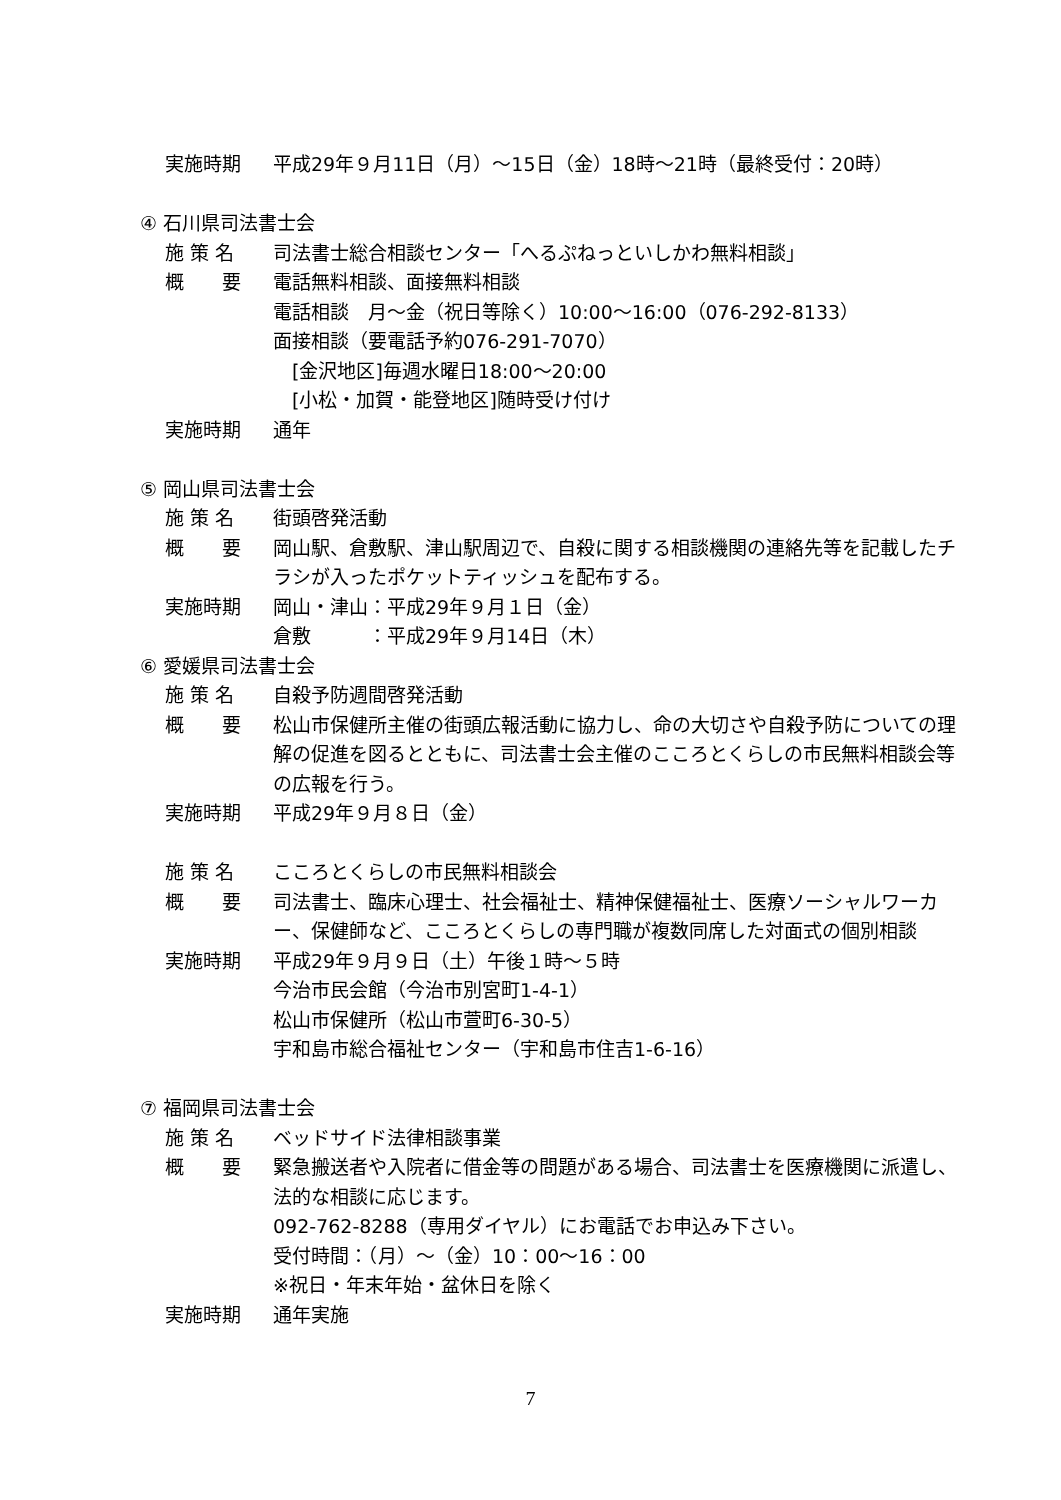実施時期 平成29年９月11日（月）～15日（金）18時～21時（最終受付：20時）
④ 石川県司法書士会
施 策 名 司法書士総合相談センター「へるぷねっといしかわ無料相談」
概　　要 電話無料相談、面接無料相談
電話相談　月～金（祝日等除く）10:00～16:00（076-292-8133）
面接相談（要電話予約076-291-7070）
　[金沢地区]毎週水曜日18:00～20:00
　[小松・加賀・能登地区]随時受け付け
実施時期 通年
⑤ 岡山県司法書士会
施 策 名 街頭啓発活動
概　　要 岡山駅、倉敷駅、津山駅周辺で、自殺に関する相談機関の連絡先等を記載したチラシが入ったポケットティッシュを配布する。
実施時期 岡山・津山：平成29年９月１日（金）
倉敷　　　：平成29年９月14日（木）
⑥ 愛媛県司法書士会
施 策 名 自殺予防週間啓発活動
概　　要 松山市保健所主催の街頭広報活動に協力し、命の大切さや自殺予防についての理解の促進を図るとともに、司法書士会主催のこころとくらしの市民無料相談会等の広報を行う。
実施時期 平成29年９月８日（金）
施 策 名 こころとくらしの市民無料相談会
概　　要 司法書士、臨床心理士、社会福祉士、精神保健福祉士、医療ソーシャルワーカー、保健師など、こころとくらしの専門職が複数同席した対面式の個別相談
実施時期 平成29年９月９日（土）午後１時～５時
今治市民会館（今治市別宮町1-4-1）
松山市保健所（松山市萱町6-30-5）
宇和島市総合福祉センター（宇和島市住吉1-6-16）
⑦ 福岡県司法書士会
施 策 名 ベッドサイド法律相談事業
概　　要 緊急搬送者や入院者に借金等の問題がある場合、司法書士を医療機関に派遣し、法的な相談に応じます。
092-762-8288（専用ダイヤル）にお電話でお申込み下さい。
受付時間：（月）～（金）10：00～16：00
※祝日・年末年始・盆休日を除く
実施時期 通年実施
7